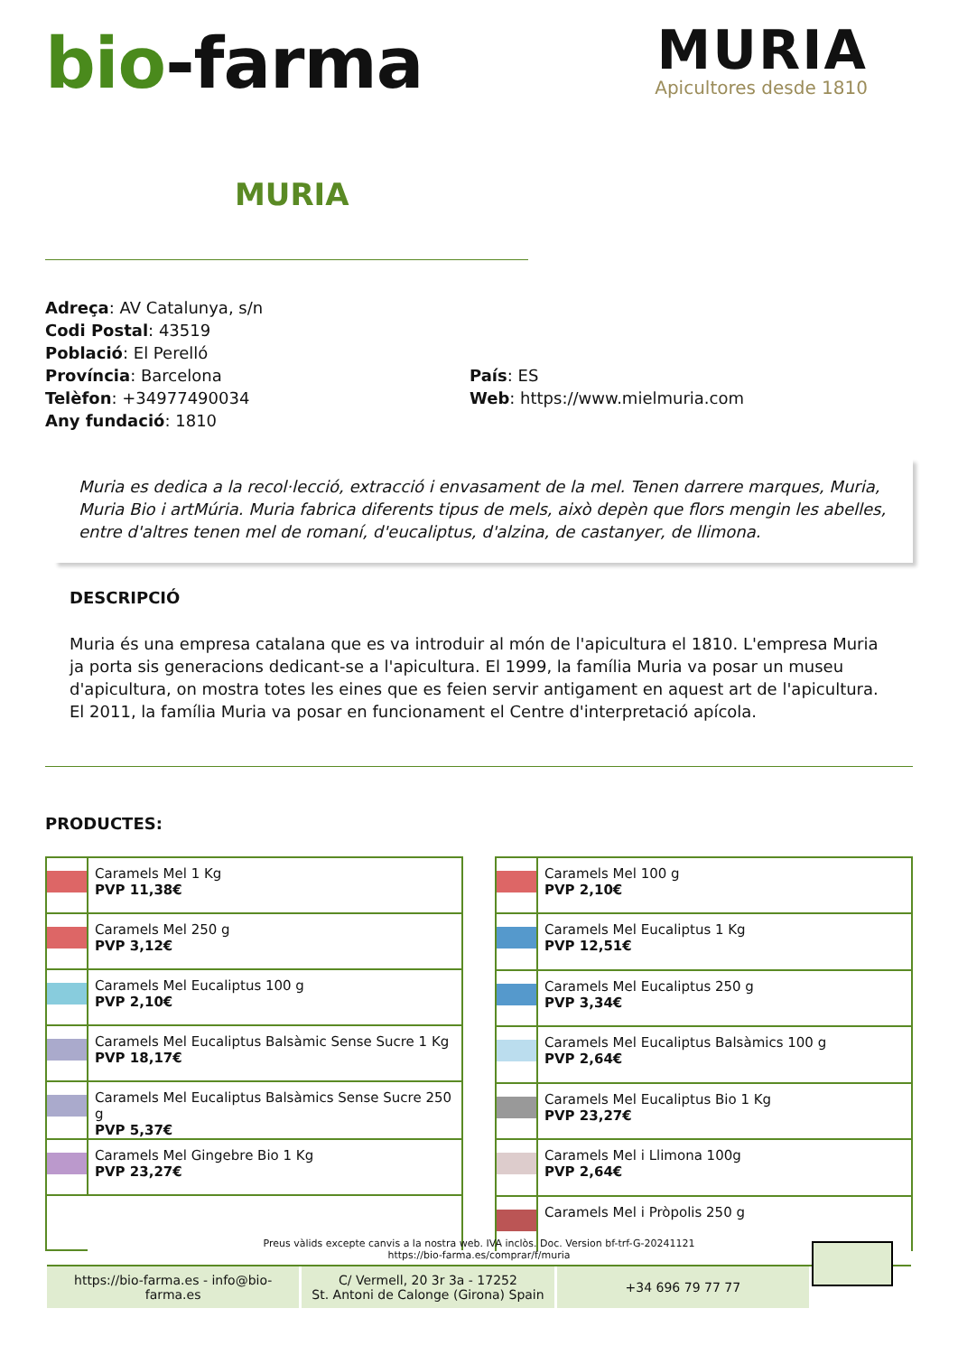bio-farma
MURIA
Apicultores desde 1810
MURIA
Adreça: AV Catalunya, s/n
Codi Postal: 43519
Població: El Perelló
Província: Barcelona
Telèfon: +34977490034
Any fundació: 1810
País: ES
Web: https://www.mielmuria.com
Muria es dedica a la recol·lecció, extracció i envasament de la mel. Tenen darrere marques, Muria, Muria Bio i artMúria. Muria fabrica diferents tipus de mels, això depèn que flors mengin les abelles, entre d'altres tenen mel de romaní, d'eucaliptus, d'alzina, de castanyer, de llimona.
DESCRIPCIÓ
Muria és una empresa catalana que es va introduir al món de l'apicultura el 1810. L'empresa Muria ja porta sis generacions dedicant-se a l'apicultura. El 1999, la família Muria va posar un museu d'apicultura, on mostra totes les eines que es feien servir antigament en aquest art de l'apicultura. El 2011, la família Muria va posar en funcionament el Centre d'interpretació apícola.
PRODUCTES:
| | Caramels Mel 1 Kg PVP 11,38€ |
| | Caramels Mel 250 g PVP 3,12€ |
| | Caramels Mel Eucaliptus 100 g PVP 2,10€ |
| | Caramels Mel Eucaliptus Balsàmic Sense Sucre 1 Kg PVP 18,17€ |
| | Caramels Mel Eucaliptus Balsàmics Sense Sucre 250 g PVP 5,37€ |
| | Caramels Mel Gingebre Bio 1 Kg PVP 23,27€ |
| | Caramels Mel 100 g PVP 2,10€ |
| | Caramels Mel Eucaliptus 1 Kg PVP 12,51€ |
| | Caramels Mel Eucaliptus 250 g PVP 3,34€ |
| | Caramels Mel Eucaliptus Balsàmics 100 g PVP 2,64€ |
| | Caramels Mel Eucaliptus Bio 1 Kg PVP 23,27€ |
| | Caramels Mel i Llimona 100g PVP 2,64€ |
| | Caramels Mel i Pròpolis 250 g |
Preus vàlids excepte canvis a la nostra web. IVA inclòs. Doc. Version bf-trf-G-20241121
https://bio-farma.es/comprar/f/muria
https://bio-farma.es - info@bio-farma.es
C/ Vermell, 20 3r 3a - 17252
St. Antoni de Calonge (Girona) Spain
+34 696 79 77 77